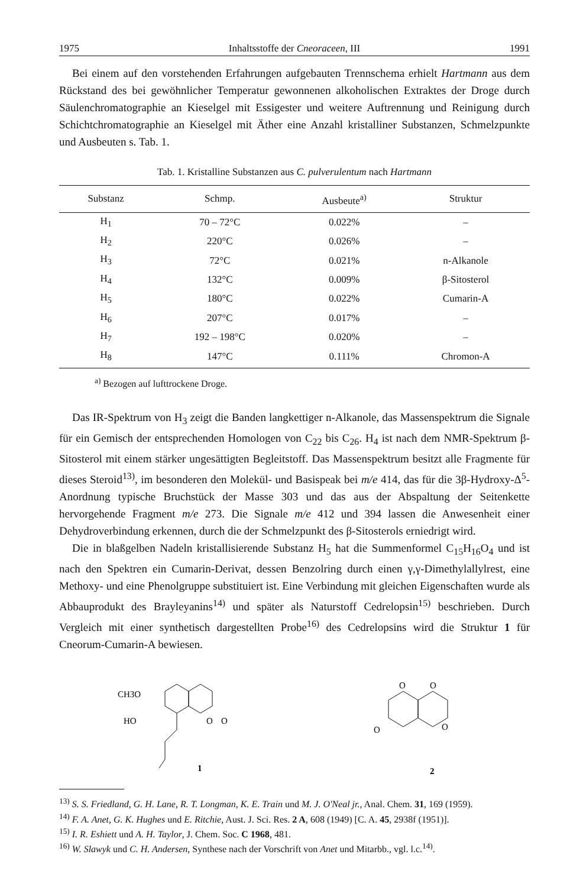1975 Inhaltsstoffe der Cneoraceen, III 1991
Bei einem auf den vorstehenden Erfahrungen aufgebauten Trennschema erhielt Hartmann aus dem Rückstand des bei gewöhnlicher Temperatur gewonnenen alkoholischen Extraktes der Droge durch Säulenchromatographie an Kieselgel mit Essigester und weitere Auftrennung und Reinigung durch Schichtchromatographie an Kieselgel mit Äther eine Anzahl kristalliner Substanzen, Schmelzpunkte und Ausbeuten s. Tab. 1.
Tab. 1. Kristalline Substanzen aus C. pulverulentum nach Hartmann
| Substanz | Schmp. | Ausbeute<sup>a)</sup> | Struktur |
| --- | --- | --- | --- |
| H<sub>1</sub> | 70 – 72°C | 0.022% | – |
| H<sub>2</sub> | 220°C | 0.026% | – |
| H<sub>3</sub> | 72°C | 0.021% | n-Alkanole |
| H<sub>4</sub> | 132°C | 0.009% | β-Sitosterol |
| H<sub>5</sub> | 180°C | 0.022% | Cumarin-A |
| H<sub>6</sub> | 207°C | 0.017% | – |
| H<sub>7</sub> | 192 – 198°C | 0.020% | – |
| H<sub>8</sub> | 147°C | 0.111% | Chromon-A |
<sup>a)</sup> Bezogen auf lufttrockene Droge.
Das IR-Spektrum von H<sub>3</sub> zeigt die Banden langkettiger n-Alkanole, das Massenspektrum die Signale für ein Gemisch der entsprechenden Homologen von C<sub>22</sub> bis C<sub>26</sub>. H<sub>4</sub> ist nach dem NMR-Spektrum β-Sitosterol mit einem stärker ungesättigten Begleitstoff. Das Massenspektrum besitzt alle Fragmente für dieses Steroid<sup>13)</sup>, im besonderen den Molekül- und Basispeak bei m/e 414, das für die 3β-Hydroxy-Δ<sup>5</sup>-Anordnung typische Bruchstück der Masse 303 und das aus der Abspaltung der Seitenkette hervorgehende Fragment m/e 273. Die Signale m/e 412 und 394 lassen die Anwesenheit einer Dehydroverbindung erkennen, durch die der Schmelzpunkt des β-Sitosterols erniedrigt wird.
Die in blaßgelben Nadeln kristallisierende Substanz H<sub>5</sub> hat die Summenformel C<sub>15</sub>H<sub>16</sub>O<sub>4</sub> und ist nach den Spektren ein Cumarin-Derivat, dessen Benzolring durch einen γ,γ-Dimethylallylrest, eine Methoxy- und eine Phenolgruppe substituiert ist. Eine Verbindung mit gleichen Eigenschaften wurde als Abbauprodukt des Brayleyanins<sup>14)</sup> und später als Naturstoff Cedrelopsin<sup>15)</sup> beschrieben. Durch Vergleich mit einer synthetisch dargestellten Probe<sup>16)</sup> des Cedrelopsins wird die Struktur 1 für Cneorum-Cumarin-A bewiesen.
CH3O
HO
O
O
1
O
O
O
O
2
<sup>13)</sup> S. S. Friedland, G. H. Lane, R. T. Longman, K. E. Train und M. J. O'Neal jr., Anal. Chem. 31, 169 (1959).
<sup>14)</sup> F. A. Anet, G. K. Hughes und E. Ritchie, Aust. J. Sci. Res. 2 A, 608 (1949) [C. A. 45, 2938f (1951)].
<sup>15)</sup> I. R. Eshiett und A. H. Taylor, J. Chem. Soc. C 1968, 481.
<sup>16)</sup> W. Slawyk und C. H. Andersen, Synthese nach der Vorschrift von Anet und Mitarbb., vgl. l.c.<sup>14)</sup>.